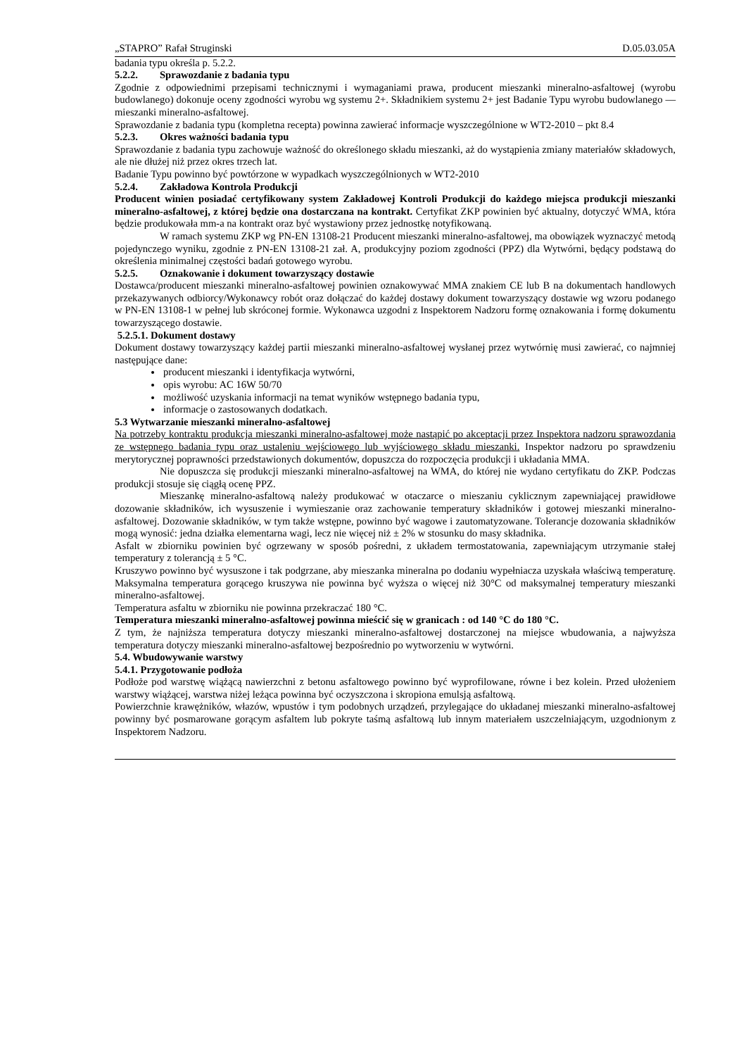„STAPRO” Rafał Struginski D.05.03.05A
badania typu określa p. 5.2.2.
5.2.2. Sprawozdanie z badania typu
Zgodnie z odpowiednimi przepisami technicznymi i wymaganiami prawa, producent mieszanki mineralno-asfaltowej (wyrobu budowlanego) dokonuje oceny zgodności wyrobu wg systemu 2+. Składnikiem systemu 2+ jest Badanie Typu wyrobu budowlanego — mieszanki mineralno-asfaltowej.
Sprawozdanie z badania typu (kompletna recepta) powinna zawierać informacje wyszczególnione w WT2-2010 – pkt 8.4
5.2.3. Okres ważności badania typu
Sprawozdanie z badania typu zachowuje ważność do określonego składu mieszanki, aż do wystąpienia zmiany materiałów składowych, ale nie dłużej niż przez okres trzech lat.
Badanie Typu powinno być powtórzone w wypadkach wyszczególnionych w WT2-2010
5.2.4. Zakładowa Kontrola Produkcji
Producent winien posiadać certyfikowany system Zakładowej Kontroli Produkcji do każdego miejsca produkcji mieszanki mineralno-asfaltowej, z której będzie ona dostarczana na kontrakt. Certyfikat ZKP powinien być aktualny, dotyczyć WMA, która będzie produkowała mm-a na kontrakt oraz być wystawiony przez jednostkę notyfikowaną.
W ramach systemu ZKP wg PN-EN 13108-21 Producent mieszanki mineralno-asfaltowej, ma obowiązek wyznaczyć metodą pojedynczego wyniku, zgodnie z PN-EN 13108-21 zał. A, produkcyjny poziom zgodności (PPZ) dla Wytwórni, będący podstawą do określenia minimalnej częstości badań gotowego wyrobu.
5.2.5. Oznakowanie i dokument towarzyszący dostawie
Dostawca/producent mieszanki mineralno-asfaltowej powinien oznakowywać MMA znakiem CE lub B na dokumentach handlowych przekazywanych odbiorcy/Wykonawcy robót oraz dołączać do każdej dostawy dokument towarzyszący dostawie wg wzoru podanego w PN-EN 13108-1 w pełnej lub skróconej formie. Wykonawca uzgodni z Inspektorem Nadzoru formę oznakowania i formę dokumentu towarzyszącego dostawie.
5.2.5.1. Dokument dostawy
Dokument dostawy towarzyszący każdej partii mieszanki mineralno-asfaltowej wysłanej przez wytwórnię musi zawierać, co najmniej następujące dane:
producent mieszanki i identyfikacja wytwórni,
opis wyrobu: AC 16W 50/70
możliwość uzyskania informacji na temat wyników wstępnego badania typu,
informacje o zastosowanych dodatkach.
5.3 Wytwarzanie mieszanki mineralno-asfaltowej
Na potrzeby kontraktu produkcja mieszanki mineralno-asfaltowej może nastąpić po akceptacji przez Inspektora nadzoru sprawozdania ze wstępnego badania typu oraz ustaleniu wejściowego lub wyjściowego składu mieszanki. Inspektor nadzoru po sprawdzeniu merytorycznej poprawności przedstawionych dokumentów, dopuszcza do rozpoczęcia produkcji i układania MMA.
Nie dopuszcza się produkcji mieszanki mineralno-asfaltowej na WMA, do której nie wydano certyfikatu do ZKP. Podczas produkcji stosuje się ciągłą ocenę PPZ.
Mieszankę mineralno-asfaltową należy produkować w otaczarce o mieszaniu cyklicznym zapewniającej prawidłowe dozowanie składników, ich wysuszenie i wymieszanie oraz zachowanie temperatury składników i gotowej mieszanki mineralno-asfaltowej. Dozowanie składników, w tym także wstępne, powinno być wagowe i zautomatyzowane. Tolerancje dozowania składników mogą wynosić: jedna działka elementarna wagi, lecz nie więcej niż ± 2% w stosunku do masy składnika.
Asfalt w zbiorniku powinien być ogrzewany w sposób pośredni, z układem termostatowania, zapewniającym utrzymanie stałej temperatury z tolerancją ± 5 °C.
Kruszywo powinno być wysuszone i tak podgrzane, aby mieszanka mineralna po dodaniu wypełniacza uzyskała właściwą temperaturę. Maksymalna temperatura gorącego kruszywa nie powinna być wyższa o więcej niż 30°C od maksymalnej temperatury mieszanki mineralno-asfaltowej.
Temperatura asfaltu w zbiorniku nie powinna przekraczać 180 °C.
Temperatura mieszanki mineralno-asfaltowej powinna mieścić się w granicach : od 140 °C do 180 °C.
Z tym, że najniższa temperatura dotyczy mieszanki mineralno-asfaltowej dostarczonej na miejsce wbudowania, a najwyższa temperatura dotyczy mieszanki mineralno-asfaltowej bezpośrednio po wytworzeniu w wytwórni.
5.4. Wbudowywanie warstwy
5.4.1. Przygotowanie podłoża
Podłoże pod warstwę wiążącą nawierzchni z betonu asfaltowego powinno być wyprofilowane, równe i bez kolein. Przed ułożeniem warstwy wiążącej, warstwa niżej leżąca powinna być oczyszczona i skropiona emulsją asfaltową.
Powierzchnie krawężników, włazów, wpustów i tym podobnych urządzeń, przylegające do układanej mieszanki mineralno-asfaltowej powinny być posmarowane gorącym asfaltem lub pokryte taśmą asfaltową lub innym materiałem uszczelniającym, uzgodnionym z Inspektorem Nadzoru.